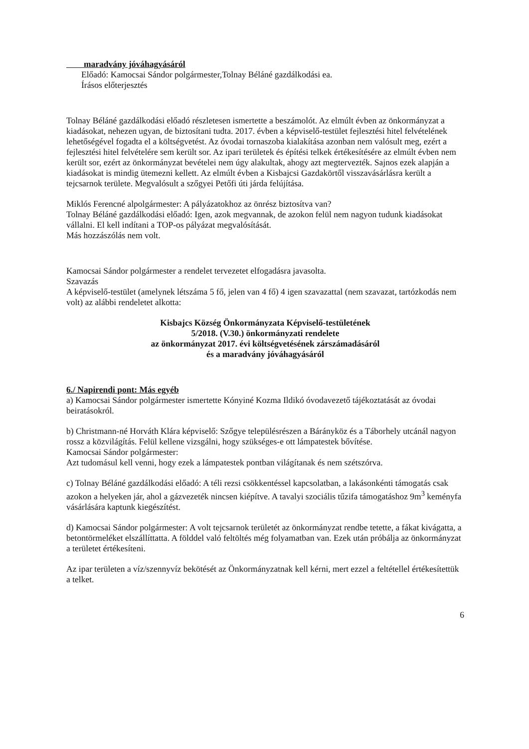maradvány jóváhagyásáról
Előadó: Kamocsai Sándor polgármester,Tolnay Béláné gazdálkodási ea.
Írásos előterjesztés
Tolnay Béláné gazdálkodási előadó részletesen ismertette a beszámolót. Az elmúlt évben az önkormányzat a kiadásokat, nehezen ugyan, de biztosítani tudta. 2017. évben a képviselő-testület fejlesztési hitel felvételének lehetőségével fogadta el a költségvetést. Az óvodai tornaszoba kialakítása azonban nem valósult meg, ezért a fejlesztési hitel felvételére sem került sor. Az ipari területek és építési telkek értékesítésére az elmúlt évben nem került sor, ezért az önkormányzat bevételei nem úgy alakultak, ahogy azt megtervezték. Sajnos ezek alapján a kiadásokat is mindig ütemezni kellett. Az elmúlt évben a Kisbajcsi Gazdakörtől visszavásárlásra került a tejcsarnok területe. Megvalósult a szőgyei Petőfi úti járda felújítása.
Miklós Ferencné alpolgármester: A pályázatokhoz az önrész biztosítva van?
Tolnay Béláné gazdálkodási előadó: Igen, azok megvannak, de azokon felül nem nagyon tudunk kiadásokat vállalni. El kell indítani a TOP-os pályázat megvalósítását.
Más hozzászólás nem volt.
Kamocsai Sándor polgármester a rendelet tervezetet elfogadásra javasolta.
Szavazás
A képviselő-testület (amelynek létszáma 5 fő, jelen van 4 fő) 4 igen szavazattal (nem szavazat, tartózkodás nem volt) az alábbi rendeletet alkotta:
Kisbajcs Község Önkormányzata Képviselő-testületének
5/2018. (V.30.) önkormányzati rendelete
az önkormányzat 2017. évi költségvetésének zárszámadásáról
és a maradvány jóváhagyásáról
6./ Napirendi pont: Más egyéb
a) Kamocsai Sándor polgármester ismertette Kónyiné Kozma Ildikó óvodavezető tájékoztatását az óvodai beiratásokról.
b) Christmann-né Horváth Klára képviselő: Szőgye településrészen a Bárányköz és a Táborhely utcánál nagyon rossz a közvilágítás. Felül kellene vizsgálni, hogy szükséges-e ott lámpatestek bővítése.
Kamocsai Sándor polgármester:
Azt tudomásul kell venni, hogy ezek a lámpatestek pontban világítanak és nem szétszórva.
c) Tolnay Béláné gazdálkodási előadó: A téli rezsi csökkentéssel kapcsolatban, a lakásonkénti támogatás csak azokon a helyeken jár, ahol a gázvezeték nincsen kiépítve. A tavalyi szociális tűzifa támogatáshoz 9m<sup>3</sup> keményfa vásárlására kaptunk kiegészítést.
d) Kamocsai Sándor polgármester: A volt tejcsarnok területét az önkormányzat rendbe tetette, a fákat kivágatta, a betontörmeléket elszállíttatta. A földdel való feltöltés még folyamatban van. Ezek után próbálja az önkormányzat a területet értékesíteni.
Az ipar területen a víz/szennyvíz bekötését az Önkormányzatnak kell kérni, mert ezzel a feltétellel értékesítettük a telket.
6